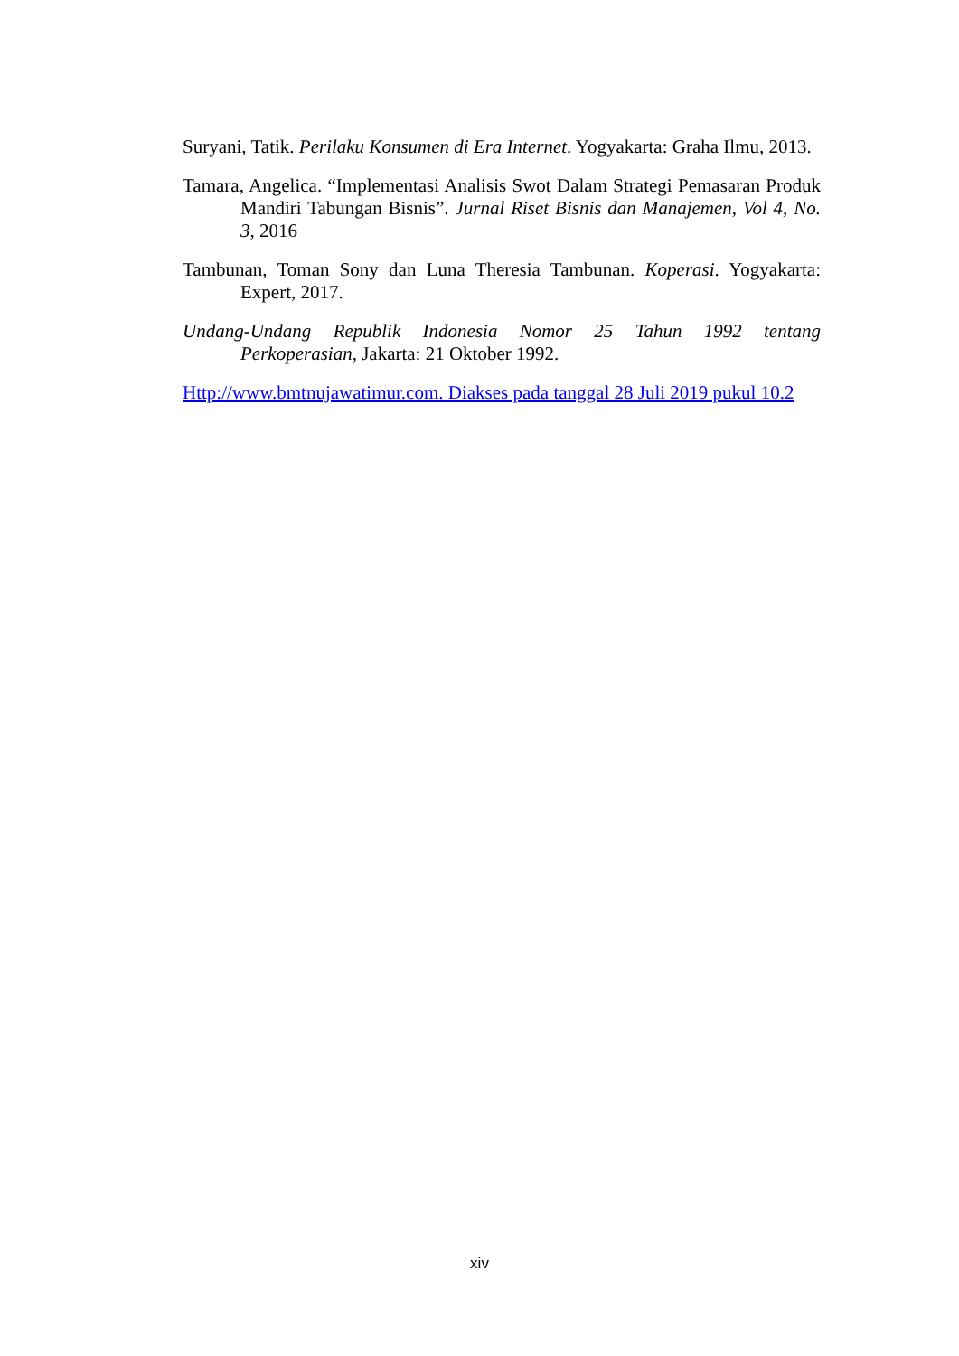Suryani, Tatik. Perilaku Konsumen di Era Internet. Yogyakarta: Graha Ilmu, 2013.
Tamara, Angelica. “Implementasi Analisis Swot Dalam Strategi Pemasaran Produk Mandiri Tabungan Bisnis”. Jurnal Riset Bisnis dan Manajemen, Vol 4, No. 3, 2016
Tambunan, Toman Sony dan Luna Theresia Tambunan. Koperasi. Yogyakarta: Expert, 2017.
Undang-Undang Republik Indonesia Nomor 25 Tahun 1992 tentang Perkoperasian, Jakarta: 21 Oktober 1992.
Http://www.bmtnujawatimur.com. Diakses pada tanggal 28 Juli 2019 pukul 10.2
xiv